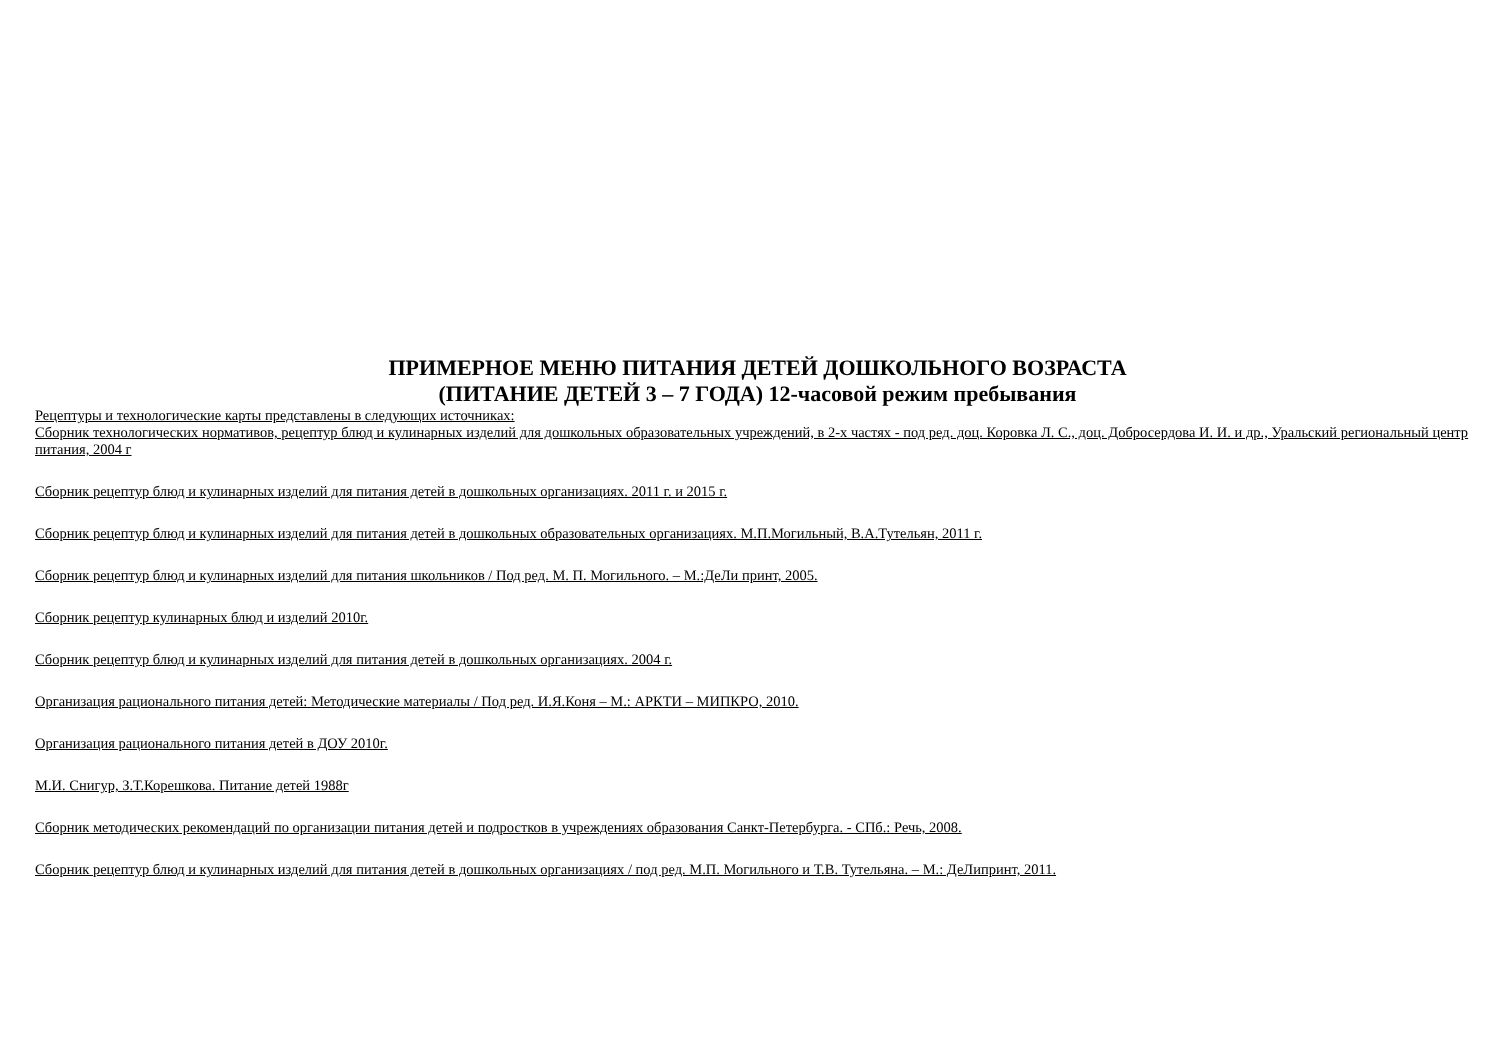ПРИМЕРНОЕ МЕНЮ ПИТАНИЯ ДЕТЕЙ ДОШКОЛЬНОГО ВОЗРАСТА
(ПИТАНИЕ ДЕТЕЙ 3 – 7 ГОДА) 12-часовой режим пребывания
Рецептуры и технологические карты представлены в следующих источниках:
Сборник технологических нормативов, рецептур блюд и кулинарных изделий для дошкольных образовательных учреждений, в 2-х частях - под ред. доц. Коровка Л. С., доц. Добросердова И. И. и др., Уральский региональный центр питания, 2004 г
Сборник рецептур блюд и кулинарных изделий для питания детей в дошкольных организациях. 2011 г. и 2015 г.
Сборник рецептур блюд и кулинарных изделий для питания детей в дошкольных образовательных организациях. М.П.Могильный, В.А.Тутельян, 2011 г.
Сборник рецептур блюд и кулинарных изделий для питания школьников / Под ред. М. П. Могильного. – М.:ДеЛи принт, 2005.
Сборник рецептур кулинарных блюд и изделий 2010г.
Сборник рецептур блюд и кулинарных изделий для питания детей в дошкольных организациях. 2004 г.
Организация рационального питания детей: Методические материалы / Под ред. И.Я.Коня – М.: АРКТИ – МИПКРО, 2010.
Организация рационального питания детей в ДОУ 2010г.
М.И. Снигур, З.Т.Корешкова. Питание детей 1988г
Сборник методических рекомендаций по организации питания детей и подростков в учреждениях образования Санкт-Петербурга. - СПб.: Речь, 2008.
Сборник рецептур блюд и кулинарных изделий для питания детей в дошкольных организациях / под ред. М.П. Могильного и Т.В. Тутельяна. – М.: ДеЛипринт, 2011.